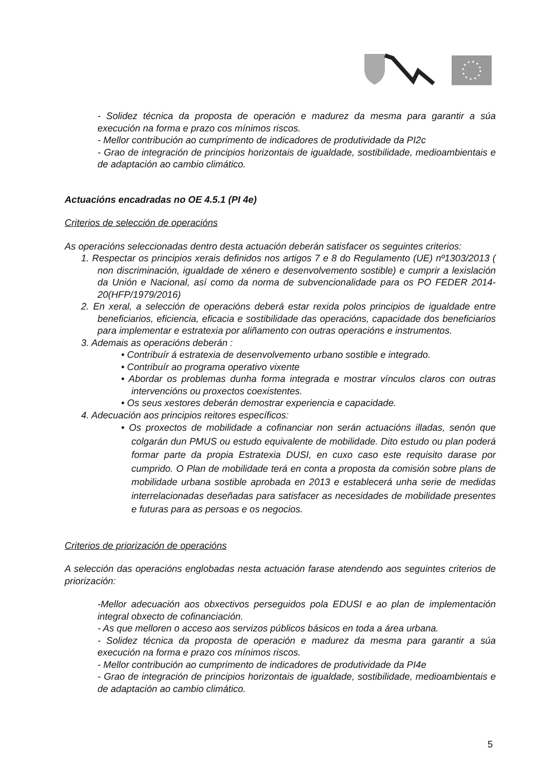- Solidez técnica da proposta de operación e madurez da mesma para garantir a súa execución na forma e prazo cos mínimos riscos.
- Mellor contribución ao cumprimento de indicadores de produtividade da PI2c
- Grao de integración de principios horizontais de igualdade, sostibilidade, medioambientais e de adaptación ao cambio climático.
Actuacións encadradas no OE 4.5.1 (PI 4e)
Criterios de selección de operacións
As operacións seleccionadas dentro desta actuación deberán satisfacer os seguintes criterios:
1. Respectar os principios xerais definidos nos artigos 7 e 8 do Regulamento (UE) nº1303/2013 ( non discriminación, igualdade de xénero e desenvolvemento sostible) e cumprir a lexislación da Unión e Nacional, así como da norma de subvencionalidade para os PO FEDER 2014-20(HFP/1979/2016)
2. En xeral, a selección de operacións deberá estar rexida polos principios de igualdade entre beneficiarios, eficiencia, eficacia e sostibilidade das operacións, capacidade dos beneficiarios para implementar e estratexia por aliñamento con outras operacións e instrumentos.
3. Ademais as operacións deberán :
• Contribuír á estratexia de desenvolvemento urbano sostible e integrado.
• Contribuír ao programa operativo vixente
• Abordar os problemas dunha forma integrada e mostrar vínculos claros con outras intervencións ou proxectos coexistentes.
• Os seus xestores deberán demostrar experiencia e capacidade.
4. Adecuación aos principios reitores específicos:
• Os proxectos de mobilidade a cofinanciar non serán actuacións illadas, senón que colgarán dun PMUS ou estudo equivalente de mobilidade. Dito estudo ou plan poderá formar parte da propia Estratexia DUSI, en cuxo caso este requisito darase por cumprido. O Plan de mobilidade terá en conta a proposta da comisión sobre plans de mobilidade urbana sostible aprobada en 2013 e establecerá unha serie de medidas interrelacionadas deseñadas para satisfacer as necesidades de mobilidade presentes e futuras para as persoas e os negocios.
Criterios de priorización de operacións
A selección das operacións englobadas nesta actuación farase atendendo aos seguintes criterios de priorización:
-Mellor adecuación aos obxectivos perseguidos pola EDUSI e ao plan de implementación integral obxecto de cofinanciación.
- As que melloren o acceso aos servizos públicos básicos en toda a área urbana.
- Solidez técnica da proposta de operación e madurez da mesma para garantir a súa execución na forma e prazo cos mínimos riscos.
- Mellor contribución ao cumprimento de indicadores de produtividade da PI4e
- Grao de integración de principios horizontais de igualdade, sostibilidade, medioambientais e de adaptación ao cambio climático.
5